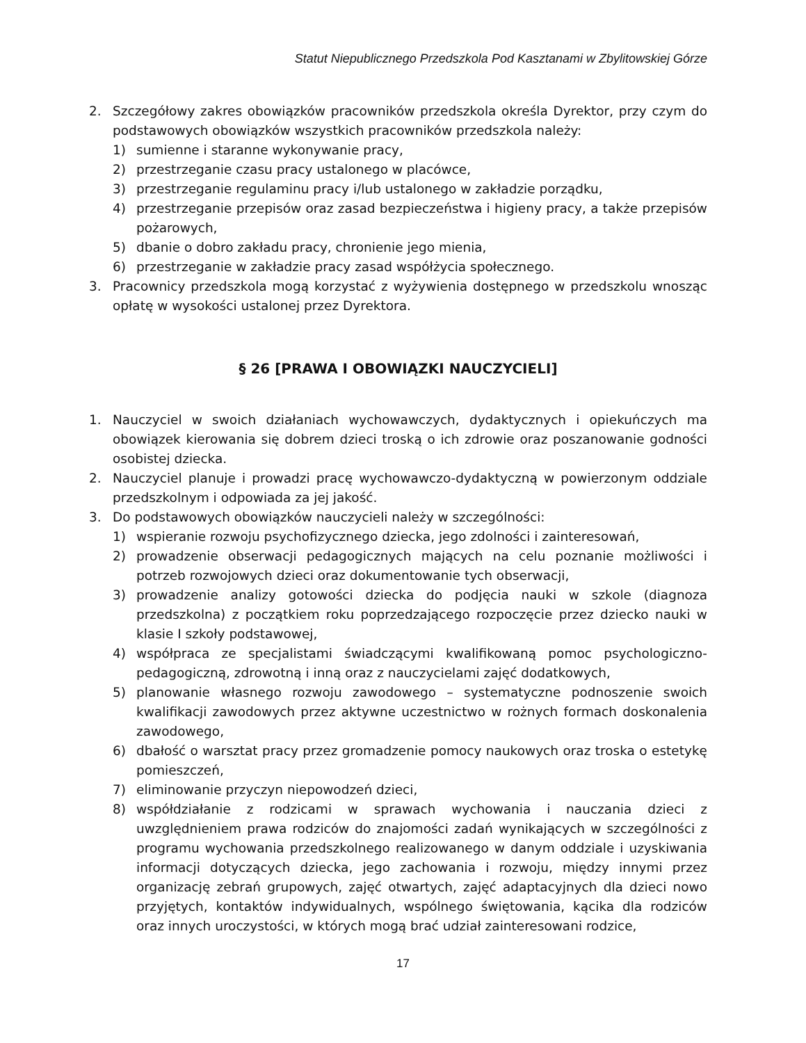Statut Niepublicznego Przedszkola Pod Kasztanami w Zbylitowskiej Górze
2. Szczegółowy zakres obowiązków pracowników przedszkola określa Dyrektor, przy czym do podstawowych obowiązków wszystkich pracowników przedszkola należy:
1) sumienne i staranne wykonywanie pracy,
2) przestrzeganie czasu pracy ustalonego w placówce,
3) przestrzeganie regulaminu pracy i/lub ustalonego w zakładzie porządku,
4) przestrzeganie przepisów oraz zasad bezpieczeństwa i higieny pracy, a także przepisów pożarowych,
5) dbanie o dobro zakładu pracy, chronienie jego mienia,
6) przestrzeganie w zakładzie pracy zasad współżycia społecznego.
3. Pracownicy przedszkola mogą korzystać z wyżywienia dostępnego w przedszkolu wnosząc opłatę w wysokości ustalonej przez Dyrektora.
§ 26 [PRAWA I OBOWIĄZKI NAUCZYCIELI]
1. Nauczyciel w swoich działaniach wychowawczych, dydaktycznych i opiekuńczych ma obowiązek kierowania się dobrem dzieci troską o ich zdrowie oraz poszanowanie godności osobistej dziecka.
2. Nauczyciel planuje i prowadzi pracę wychowawczo-dydaktyczną w powierzonym oddziale przedszkolnym i odpowiada za jej jakość.
3. Do podstawowych obowiązków nauczycieli należy w szczególności:
1) wspieranie rozwoju psychofizycznego dziecka, jego zdolności i zainteresowań,
2) prowadzenie obserwacji pedagogicznych mających na celu poznanie możliwości i potrzeb rozwojowych dzieci oraz dokumentowanie tych obserwacji,
3) prowadzenie analizy gotowości dziecka do podjęcia nauki w szkole (diagnoza przedszkolna) z początkiem roku poprzedzającego rozpoczęcie przez dziecko nauki w klasie I szkoły podstawowej,
4) współpraca ze specjalistami świadczącymi kwalifikowaną pomoc psychologiczno-pedagogiczną, zdrowotną i inną oraz z nauczycielami zajęć dodatkowych,
5) planowanie własnego rozwoju zawodowego – systematyczne podnoszenie swoich kwalifikacji zawodowych przez aktywne uczestnictwo w rożnych formach doskonalenia zawodowego,
6) dbałość o warsztat pracy przez gromadzenie pomocy naukowych oraz troska o estetykę pomieszczeń,
7) eliminowanie przyczyn niepowodzeń dzieci,
8) współdziałanie z rodzicami w sprawach wychowania i nauczania dzieci z uwzględnieniem prawa rodziców do znajomości zadań wynikających w szczególności z programu wychowania przedszkolnego realizowanego w danym oddziale i uzyskiwania informacji dotyczących dziecka, jego zachowania i rozwoju, między innymi przez organizację zebrań grupowych, zajęć otwartych, zajęć adaptacyjnych dla dzieci nowo przyjętych, kontaktów indywidualnych, wspólnego świętowania, kącika dla rodziców oraz innych uroczystości, w których mogą brać udział zainteresowani rodzice,
17